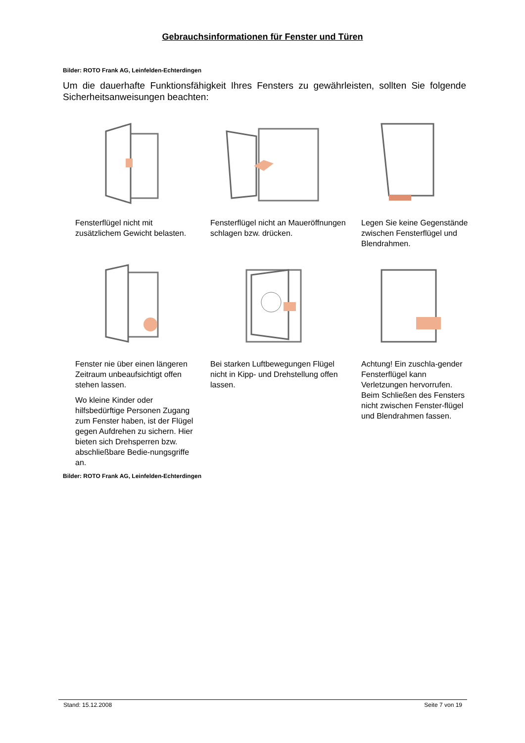Gebrauchsinformationen für Fenster und Türen
Bilder: ROTO Frank AG, Leinfelden-Echterdingen
Um die dauerhafte Funktionsfähigkeit Ihres Fensters zu gewährleisten, sollten Sie folgende Sicherheitsanweisungen beachten:
Fensterflügel nicht mit zusätzlichem Gewicht belasten.
Fensterflügel nicht an Maueröffnungen schlagen bzw. drücken.
Legen Sie keine Gegenstände zwischen Fensterflügel und Blendrahmen.
Fenster nie über einen längeren Zeitraum unbeaufsichtigt offen stehen lassen.
Wo kleine Kinder oder hilfsbedürftige Personen Zugang zum Fenster haben, ist der Flügel gegen Aufdrehen zu sichern. Hier bieten sich Drehsperren bzw. abschließbare Bedie-nungsgriffe an.
Bei starken Luftbewegungen Flügel nicht in Kipp- und Drehstellung offen lassen.
Achtung! Ein zuschla-gender Fensterflügel kann Verletzungen hervorrufen. Beim Schließen des Fensters nicht zwischen Fenster-flügel und Blendrahmen fassen.
Bilder: ROTO Frank AG, Leinfelden-Echterdingen
Stand: 15.12.2008 Seite 7 von 19